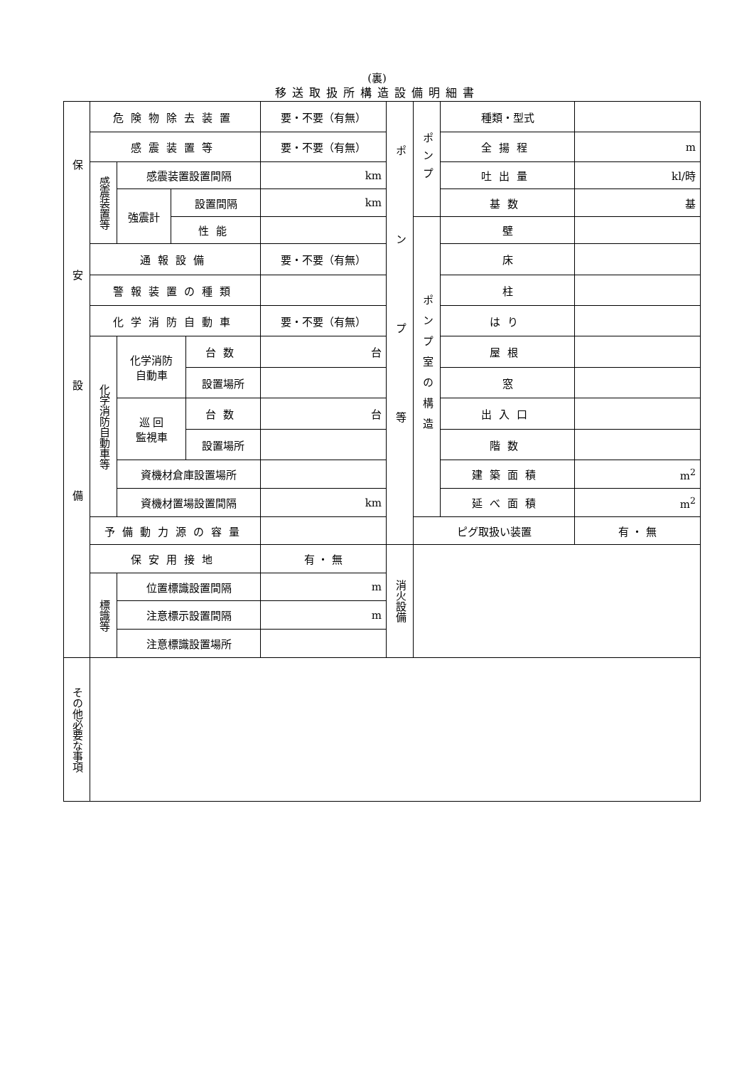(裏)
移送取扱所構造設備明細書
| 保安設備 | 危険物除去装置 | | | | 要・不要（有無） | ポンプ等 | ポンプ | 種類・型式 | |
| | 感震装置等 | | | | 要・不要（有無） | | | 全揚程 | m |
| | 感震装置等 | 感震装置設置間隔 | | | km | | | 吐出量 | kl/時 |
| | | 強震計 | 設置間隔 | | km | | | 基数 | 基 |
| | | | 性能 | | | | ポンプ室の構造 | 壁 | |
| | 通報設備 | | | | 要・不要（有無） | | | 床 | |
| | 警報装置の種類 | | | | | | | 柱 | |
| | 化学消防自動車 | | | | 要・不要（有無） | | | はり | |
| | 化学消防自動車等 | 化学消防 自動車 | | 台数 | 台 | | | 屋根 | |
| | | | | 設置場所 | | | | 窓 | |
| | | 巡 回 監視車 | | 台数 | 台 | | | 出入口 | |
| | | | | 設置場所 | | | | 階数 | |
| | | 資機材倉庫設置場所 | | | | | | 建築面積 | m<sup>2</sup> |
| | | 資機材置場設置間隔 | | | km | | | 延べ面積 | m<sup>2</sup> |
| | 予備動力源の容量 | | | | | | ピグ取扱い装置 | | 有 ・ 無 |
| | 保安用接地 | | | | 有 ・ 無 | 消火設備 | | | |
| | 標識等 | 位置標識設置間隔 | | | m | | | | |
| | | 注意標示設置間隔 | | | m | | | | |
| | | 注意標識設置場所 | | | | | | | |
| その他必要な事項 | | | | | | | | | |